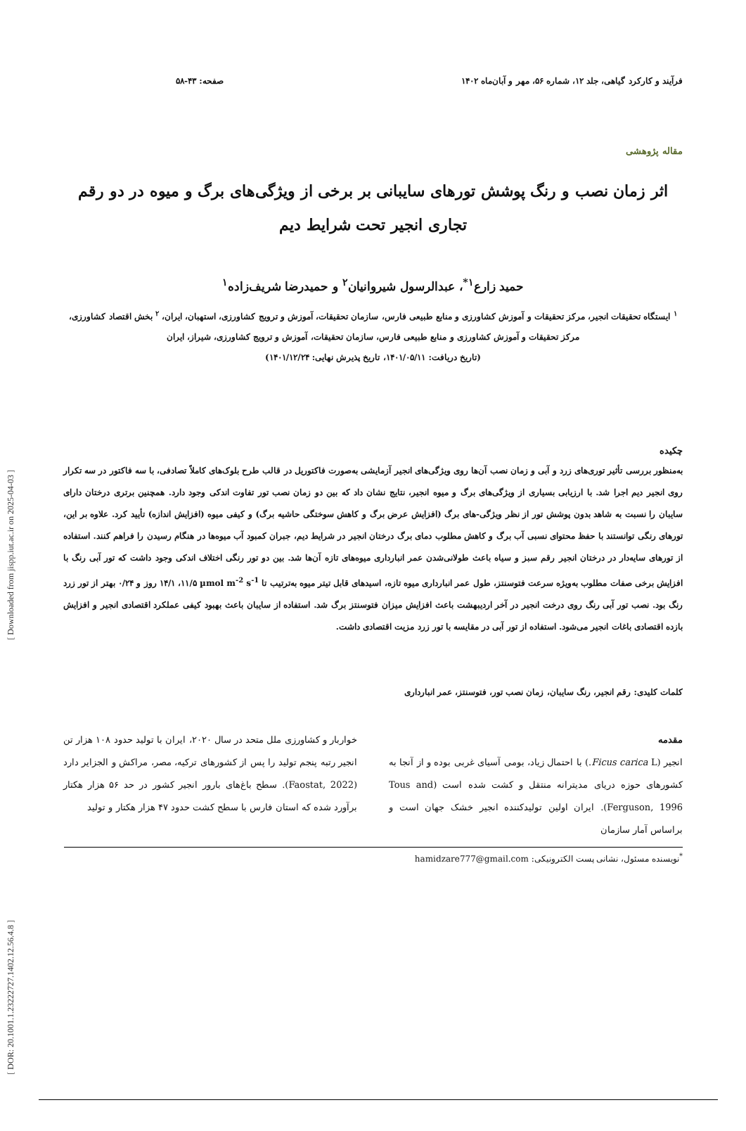فرآیند و کارکرد گیاهی، جلد ۱۲، شماره ۵۶، مهر و آبان‌ماه ۱۴۰۲ صفحه: ۴۳-۵۸
مقاله پژوهشی
اثر زمان نصب و رنگ پوشش تورهای سایبانی بر برخی از ویژگی‌های برگ و میوه در دو رقم
تجاری انجیر تحت شرایط دیم
حمید زارع<sup>۱*</sup>، عبدالرسول شیروانیان<sup>۲</sup> و حمیدرضا شریف‌زاده<sup>۱</sup>
<sup>۱</sup> ایستگاه تحقیقات انجیر، مرکز تحقیقات و آموزش کشاورزی و منابع طبیعی فارس، سازمان تحقیقات، آموزش و ترویج کشاورزی، استهبان، ایران، <sup>۲</sup> بخش اقتصاد کشاورزی، مرکز تحقیقات و آموزش کشاورزی و منابع طبیعی فارس، سازمان تحقیقات، آموزش و ترویج کشاورزی، شیراز، ایران
(تاریخ دریافت: ۱۴۰۱/۰۵/۱۱، تاریخ پذیرش نهایی: ۱۴۰۱/۱۲/۲۴)
چکیده
به‌منظور بررسی تأثیر توری‌های زرد و آبی و زمان نصب آن‌ها روی ویژگی‌های انجیر آزمایشی به‌صورت فاکتوریل در قالب طرح بلوک‌های کاملاً تصادفی، با سه فاکتور در سه تکرار روی انجیر دیم اجرا شد. با ارزیابی بسیاری از ویژگی‌های برگ و میوه انجیر، نتایج نشان داد که بین دو زمان نصب تور تفاوت اندکی وجود دارد. همچنین برتری درختان دارای سایبان را نسبت به شاهد بدون پوشش تور از نظر ویژگی-های برگ (افزایش عرض برگ و کاهش سوختگی حاشیه برگ) و کیفی میوه (افزایش اندازه) تأیید کرد. علاوه بر این، تورهای رنگی توانستند با حفظ محتوای نسبی آب برگ و کاهش مطلوب دمای برگ درختان انجیر در شرایط دیم، جبران کمبود آب میوه‌ها در هنگام رسیدن را فراهم کنند. استفاده از تورهای سایه‌دار در درختان انجیر رقم سبز و سیاه باعث طولانی‌شدن عمر انبارداری میوه‌های تازه آن‌ها شد. بین دو تور رنگی اختلاف اندکی وجود داشت که تور آبی رنگ با افزایش برخی صفات مطلوب به‌ویژه سرعت فتوسنتز، طول عمر انبارداری میوه تازه، اسیدهای قابل تیتر میوه به‌ترتیب تا µmol m<sup>-2</sup> s<sup>-1</sup> ۱۱/۵، ۱۴/۱ روز و ۰/۲۴ بهتر از تور زرد رنگ بود. نصب تور آبی رنگ روی درخت انجیر در آخر اردیبهشت باعث افزایش میزان فتوسنتز برگ شد. استفاده از سایبان باعث بهبود کیفی عملکرد اقتصادی انجیر و افزایش بازده اقتصادی باغات انجیر می‌شود. استفاده از تور آبی در مقایسه با تور زرد مزیت اقتصادی داشت.
کلمات کلیدی: رقم انجیر، رنگ سایبان، زمان نصب تور، فتوسنتز، عمر انبارداری
مقدمه
انجیر (Ficus carica L.) با احتمال زیاد، بومی آسیای غربی بوده و از آنجا به کشورهای حوزه دریای مدیترانه منتقل و کشت شده است (Tous and Ferguson, 1996). ایران اولین تولیدکننده انجیر خشک جهان است و براساس آمار سازمان
خواربار و کشاورزی ملل متحد در سال ۲۰۲۰، ایران با تولید حدود ۱۰۸ هزار تن انجیر رتبه پنجم تولید را پس از کشورهای ترکیه، مصر، مراکش و الجزایر دارد (Faostat, 2022). سطح باغ‌های بارور انجیر کشور در حد ۵۶ هزار هکتار برآورد شده که استان فارس با سطح کشت حدود ۴۷ هزار هکتار و تولید
<sup>*</sup> نویسنده مسئول، نشانی پست الکترونیکی: hamidzare777@gmail.com
[ Downloaded from jispp.iut.ac.ir on 2025-04-03 ]
[ DOR: 20.1001.1.23222727.1402.12.56.4.8 ]